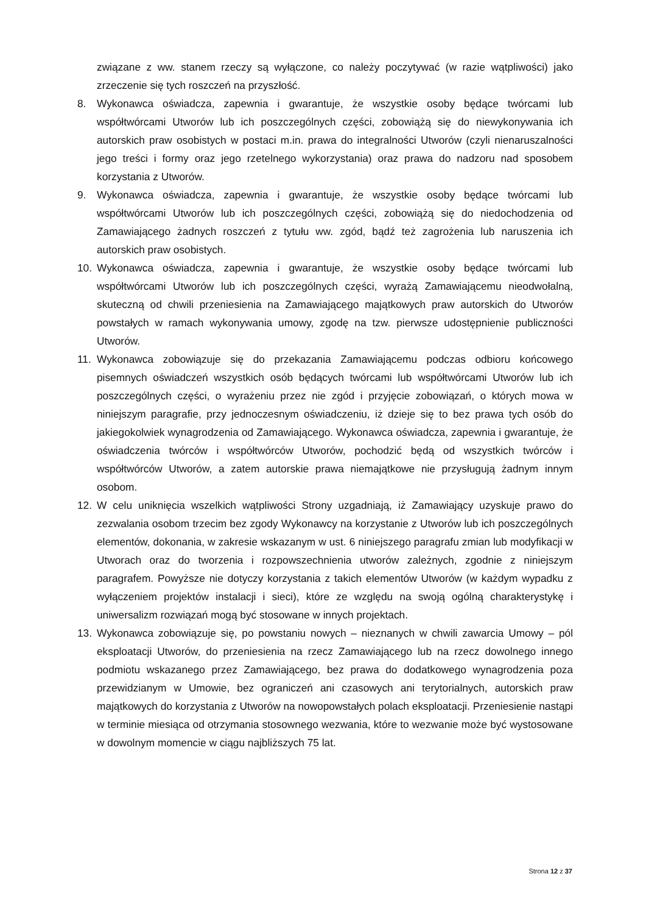związane z ww. stanem rzeczy są wyłączone, co należy poczytywać (w razie wątpliwości) jako zrzeczenie się tych roszczeń na przyszłość.
8. Wykonawca oświadcza, zapewnia i gwarantuje, że wszystkie osoby będące twórcami lub współtwórcami Utworów lub ich poszczególnych części, zobowiążą się do niewykonywania ich autorskich praw osobistych w postaci m.in. prawa do integralności Utworów (czyli nienaruszalności jego treści i formy oraz jego rzetelnego wykorzystania) oraz prawa do nadzoru nad sposobem korzystania z Utworów.
9. Wykonawca oświadcza, zapewnia i gwarantuje, że wszystkie osoby będące twórcami lub współtwórcami Utworów lub ich poszczególnych części, zobowiążą się do niedochodzenia od Zamawiającego żadnych roszczeń z tytułu ww. zgód, bądź też zagrożenia lub naruszenia ich autorskich praw osobistych.
10. Wykonawca oświadcza, zapewnia i gwarantuje, że wszystkie osoby będące twórcami lub współtwórcami Utworów lub ich poszczególnych części, wyrażą Zamawiającemu nieodwołalną, skuteczną od chwili przeniesienia na Zamawiającego majątkowych praw autorskich do Utworów powstałych w ramach wykonywania umowy, zgodę na tzw. pierwsze udostępnienie publiczności Utworów.
11. Wykonawca zobowiązuje się do przekazania Zamawiającemu podczas odbioru końcowego pisemnych oświadczeń wszystkich osób będących twórcami lub współtwórcami Utworów lub ich poszczególnych części, o wyrażeniu przez nie zgód i przyjęcie zobowiązań, o których mowa w niniejszym paragrafie, przy jednoczesnym oświadczeniu, iż dzieje się to bez prawa tych osób do jakiegokolwiek wynagrodzenia od Zamawiającego. Wykonawca oświadcza, zapewnia i gwarantuje, że oświadczenia twórców i współtwórców Utworów, pochodzić będą od wszystkich twórców i współtwórców Utworów, a zatem autorskie prawa niemajątkowe nie przysługują żadnym innym osobom.
12. W celu uniknięcia wszelkich wątpliwości Strony uzgadniają, iż Zamawiający uzyskuje prawo do zezwalania osobom trzecim bez zgody Wykonawcy na korzystanie z Utworów lub ich poszczególnych elementów, dokonania, w zakresie wskazanym w ust. 6 niniejszego paragrafu zmian lub modyfikacji w Utworach oraz do tworzenia i rozpowszechnienia utworów zależnych, zgodnie z niniejszym paragrafem. Powyższe nie dotyczy korzystania z takich elementów Utworów (w każdym wypadku z wyłączeniem projektów instalacji i sieci), które ze względu na swoją ogólną charakterystykę i uniwersalizm rozwiązań mogą być stosowane w innych projektach.
13. Wykonawca zobowiązuje się, po powstaniu nowych – nieznanych w chwili zawarcia Umowy – pól eksploatacji Utworów, do przeniesienia na rzecz Zamawiającego lub na rzecz dowolnego innego podmiotu wskazanego przez Zamawiającego, bez prawa do dodatkowego wynagrodzenia poza przewidzianym w Umowie, bez ograniczeń ani czasowych ani terytorialnych, autorskich praw majątkowych do korzystania z Utworów na nowopowstałych polach eksploatacji. Przeniesienie nastąpi w terminie miesiąca od otrzymania stosownego wezwania, które to wezwanie może być wystosowane w dowolnym momencie w ciągu najbliższych 75 lat.
Strona 12 z 37